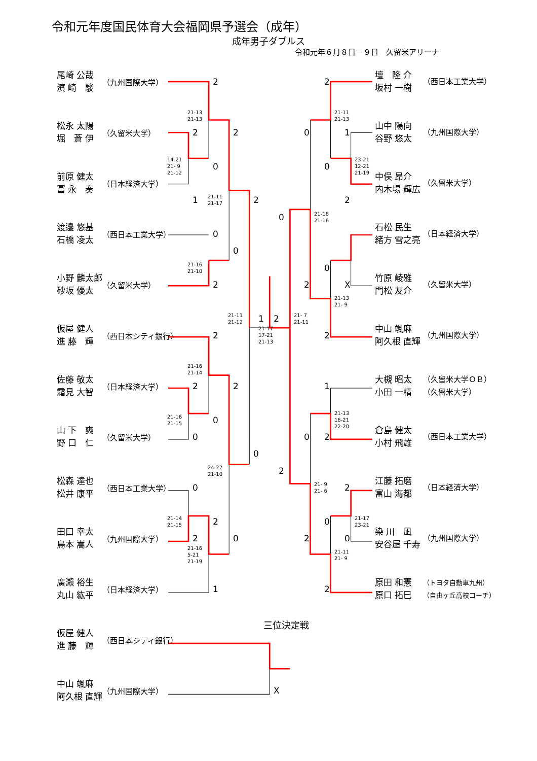令和元年度国民体育大会福岡県予選会（成年）
成年男子ダブルス
令和元年６月８日－９日　久留米アリーナ
尾崎 公哉
濱 崎　駿
（九州国際大学）
2 2
壇　隆 介
坂村 一樹
（西日本工業大学）
松永 太陽
堀　蒼 伊
（久留米大学）
21-13
21-13 21-11
21-13 2201
山中 陽向
谷野 悠太
（九州国際大学）
前原 健太
冨 永　奏
（日本経済大学）
14-21
21- 9
21-12 0 0 23-21
12-21
21-19 1 21-11
21-17 2 2
中俣 昂介
内木場 輝広
（久留米大学）
渡邉 悠基
石橋 凌太
（西日本工業大学）
0 21-18
21-16 0 0
石松 民生
緒方 雪之亮
（日本経済大学）
小野 麟太郎
砂坂 優太
（久留米大学）
21-16
21-10 022 X 21-13
21- 9
竹原 崚雅
門松 友介
（久留米大学）
仮屋 健人
進 藤　輝
（西日本シティ銀行）
21-11
21-12 1 2 21- 7
21-11 2 21-17
17-21
21-13 2
中山 颯麻
阿久根 直輝
（九州国際大学）
佐藤 敬太
霜見 大智
（日本経済大学）
21-16
21-14 2 2 1
大槻 昭太
小田 一精
（久留米大学ＯＢ）
（久留米大学）
山 下　爽
野 口　仁
（久留米大学）
21-16
21-15 0 21-13
16-21
22-20 0020
倉島 健太
小村 飛雄
（西日本工業大学）
松森 達也
松井 康平
（西日本工業大学）
24-22
21-10 2 0 21- 9
21- 6 2
江藤 拓磨
富山 海都
（日本経済大学）
田口 幸太
鳥本 嵩人
（九州国際大学）
21-14
21-15 2 0 21-17
23-21 2020 21-16
5-21
21-19 21-11
21- 9
染 川　凪
安谷屋 千寿
（九州国際大学）
廣瀨 裕生
丸山 紘平
（日本経済大学）
1 2
原田 和憲
原口 拓巳
（トヨタ自動車九州）
（自由ヶ丘高校コーチ）
仮屋 健人
進 藤　輝
（西日本シティ銀行）
三位決定戦
中山 颯麻
阿久根 直輝
（九州国際大学）
X